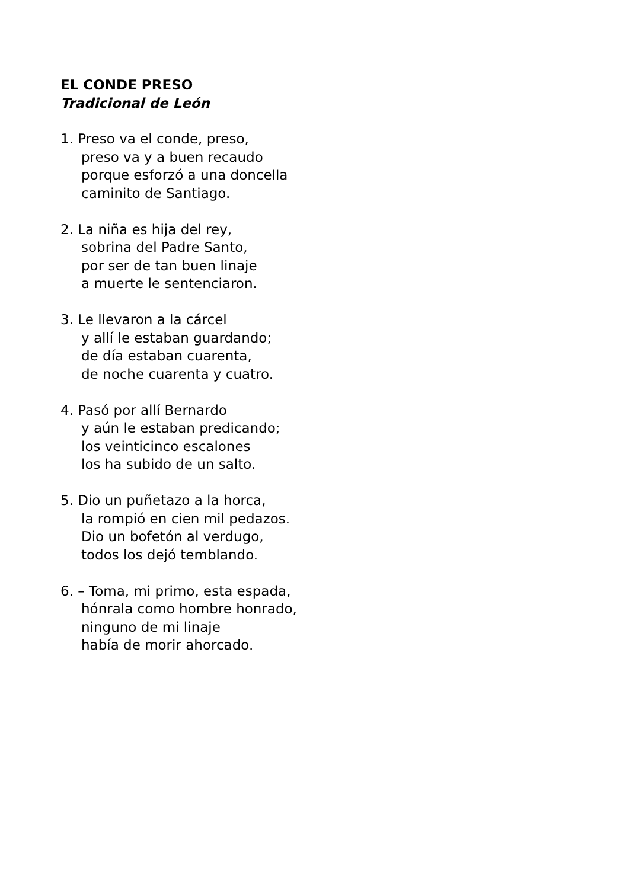EL CONDE PRESO
Tradicional de León
1. Preso va el conde, preso,
preso va y a buen recaudo
porque esforzó a una doncella
caminito de Santiago.
2. La niña es hija del rey,
sobrina del Padre Santo,
por ser de tan buen linaje
a muerte le sentenciaron.
3. Le llevaron a la cárcel
y allí le estaban guardando;
de día estaban cuarenta,
de noche cuarenta y cuatro.
4. Pasó por allí Bernardo
y aún le estaban predicando;
los veinticinco escalones
los ha subido de un salto.
5. Dio un puñetazo a la horca,
la rompió en cien mil pedazos.
Dio un bofetón al verdugo,
todos los dejó temblando.
6. – Toma, mi primo, esta espada,
hónrala como hombre honrado,
ninguno de mi linaje
había de morir ahorcado.